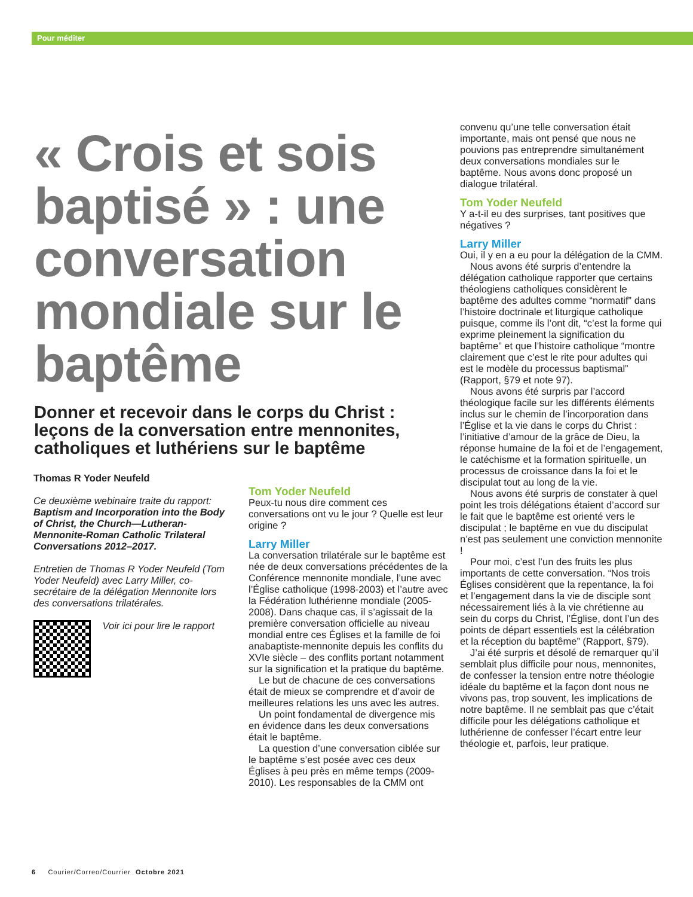Pour méditer
« Crois et sois baptisé » : une conversation mondiale sur le baptême
Donner et recevoir dans le corps du Christ : leçons de la conversation entre mennonites, catholiques et luthériens sur le baptême
Thomas R Yoder Neufeld
Ce deuxième webinaire traite du rapport: Baptism and Incorporation into the Body of Christ, the Church—Lutheran-Mennonite-Roman Catholic Trilateral Conversations 2012–2017.
Entretien de Thomas R Yoder Neufeld (Tom Yoder Neufeld) avec Larry Miller, co-secrétaire de la délégation Mennonite lors des conversations trilatérales.
Voir ici pour lire le rapport
Tom Yoder Neufeld
Peux-tu nous dire comment ces conversations ont vu le jour ? Quelle est leur origine ?
Larry Miller
La conversation trilatérale sur le baptême est née de deux conversations précédentes de la Conférence mennonite mondiale, l’une avec l’Église catholique (1998-2003) et l’autre avec la Fédération luthérienne mondiale (2005-2008). Dans chaque cas, il s’agissait de la première conversation officielle au niveau mondial entre ces Églises et la famille de foi anabaptiste-mennonite depuis les conflits du XVIe siècle – des conflits portant notamment sur la signification et la pratique du baptême.
Le but de chacune de ces conversations était de mieux se comprendre et d’avoir de meilleures relations les uns avec les autres.
Un point fondamental de divergence mis en évidence dans les deux conversations était le baptême.
La question d’une conversation ciblée sur le baptême s’est posée avec ces deux Églises à peu près en même temps (2009-2010). Les responsables de la CMM ont
convenu qu’une telle conversation était importante, mais ont pensé que nous ne pouvions pas entreprendre simultanément deux conversations mondiales sur le baptême. Nous avons donc proposé un dialogue trilatéral.
Tom Yoder Neufeld
Y a-t-il eu des surprises, tant positives que négatives ?
Larry Miller
Oui, il y en a eu pour la délégation de la CMM.
Nous avons été surpris d’entendre la délégation catholique rapporter que certains théologiens catholiques considèrent le baptême des adultes comme “normatif” dans l’histoire doctrinale et liturgique catholique puisque, comme ils l’ont dit, “c’est la forme qui exprime pleinement la signification du baptême” et que l’histoire catholique “montre clairement que c’est le rite pour adultes qui est le modèle du processus baptismal” (Rapport, §79 et note 97).
Nous avons été surpris par l’accord théologique facile sur les différents éléments inclus sur le chemin de l’incorporation dans l’Église et la vie dans le corps du Christ : l’initiative d’amour de la grâce de Dieu, la réponse humaine de la foi et de l’engagement, le catéchisme et la formation spirituelle, un processus de croissance dans la foi et le discipulat tout au long de la vie.
Nous avons été surpris de constater à quel point les trois délégations étaient d’accord sur le fait que le baptême est orienté vers le discipulat ; le baptême en vue du discipulat n’est pas seulement une conviction mennonite !
Pour moi, c’est l’un des fruits les plus importants de cette conversation. “Nos trois Églises considèrent que la repentance, la foi et l’engagement dans la vie de disciple sont nécessairement liés à la vie chrétienne au sein du corps du Christ, l’Église, dont l’un des points de départ essentiels est la célébration et la réception du baptême” (Rapport, §79).
J’ai été surpris et désolé de remarquer qu’il semblait plus difficile pour nous, mennonites, de confesser la tension entre notre théologie idéale du baptême et la façon dont nous ne vivons pas, trop souvent, les implications de notre baptême. Il ne semblait pas que c’était difficile pour les délégations catholique et luthérienne de confesser l’écart entre leur théologie et, parfois, leur pratique.
6 Courier/Correo/Courrier Octobre 2021